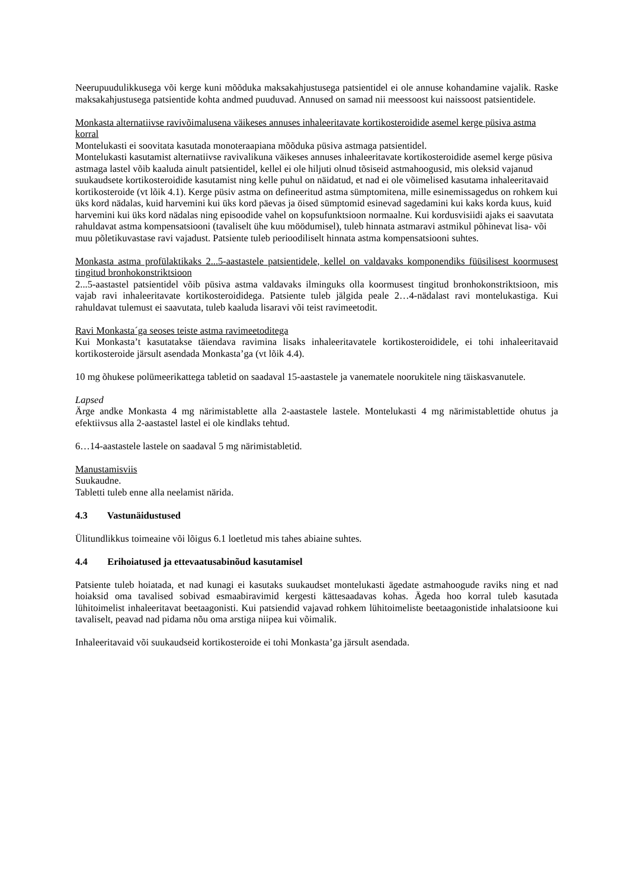Neerupuudulikkusega või kerge kuni mõõduka maksakahjustusega patsientidel ei ole annuse kohandamine vajalik. Raske maksakahjustusega patsientide kohta andmed puuduvad. Annused on samad nii meessoost kui naissoost patsientidele.
Monkasta alternatiivse ravivõimalusena väikeses annuses inhaleeritavate kortikosteroidide asemel kerge püsiva astma korral
Montelukasti ei soovitata kasutada monoteraapiana mõõduka püsiva astmaga patsientidel.
Montelukasti kasutamist alternatiivse ravivalikuna väikeses annuses inhaleeritavate kortikosteroidide asemel kerge püsiva astmaga lastel võib kaaluda ainult patsientidel, kellel ei ole hiljuti olnud tõsiseid astmahoogusid, mis oleksid vajanud suukaudsete kortikosteroidide kasutamist ning kelle puhul on näidatud, et nad ei ole võimelised kasutama inhaleeritavaid kortikosteroide (vt lõik 4.1). Kerge püsiv astma on defineeritud astma sümptomitena, mille esinemissagedus on rohkem kui üks kord nädalas, kuid harvemini kui üks kord päevas ja öised sümptomid esinevad sagedamini kui kaks korda kuus, kuid harvemini kui üks kord nädalas ning episoodide vahel on kopsufunktsioon normaalne. Kui kordusvisiidi ajaks ei saavutata rahuldavat astma kompensatsiooni (tavaliselt ühe kuu möödumisel), tuleb hinnata astmaravi astmikul põhinevat lisa- või muu põletikuvastase ravi vajadust. Patsiente tuleb perioodiliselt hinnata astma kompensatsiooni suhtes.
Monkasta astma profülaktikaks 2...5-aastastele patsientidele, kellel on valdavaks komponendiks füüsilisest koormusest tingitud bronhokonstriktsioon
2...5-aastastel patsientidel võib püsiva astma valdavaks ilminguks olla koormusest tingitud bronhokonstriktsioon, mis vajab ravi inhaleeritavate kortikosteroididega. Patsiente tuleb jälgida peale 2…4-nädalast ravi montelukastiga. Kui rahuldavat tulemust ei saavutata, tuleb kaaluda lisaravi või teist ravimeetodit.
Ravi Monkasta´ga seoses teiste astma ravimeetoditega
Kui Monkasta’t kasutatakse täiendava ravimina lisaks inhaleeritavatele kortikosteroididele, ei tohi inhaleeritavaid kortikosteroide järsult asendada Monkasta’ga (vt lõik 4.4).
10 mg õhukese polümeerikattega tabletid on saadaval 15-aastastele ja vanematele noorukitele ning täiskasvanutele.
Lapsed
Ärge andke Monkasta 4 mg närimistablette alla 2-aastastele lastele. Montelukasti 4 mg närimistablettide ohutus ja efektiivsus alla 2-aastastel lastel ei ole kindlaks tehtud.
6…14-aastastele lastele on saadaval 5 mg närimistabletid.
Manustamisviis
Suukaudne.
Tabletti tuleb enne alla neelamist närida.
4.3 Vastunäidustused
Ülitundlikkus toimeaine või lõigus 6.1 loetletud mis tahes abiaine suhtes.
4.4 Erihoiatused ja ettevaatusabinõud kasutamisel
Patsiente tuleb hoiatada, et nad kunagi ei kasutaks suukaudset montelukasti ägedate astmahoogude raviks ning et nad hoiaksid oma tavalised sobivad esmaabiravimid kergesti kättesaadavas kohas. Ägeda hoo korral tuleb kasutada lühitoimelist inhaleeritavat beetaagonisti. Kui patsiendid vajavad rohkem lühitoimeliste beetaagonistide inhalatsioone kui tavaliselt, peavad nad pidama nõu oma arstiga niipea kui võimalik.
Inhaleeritavaid või suukaudseid kortikosteroide ei tohi Monkasta’ga järsult asendada.